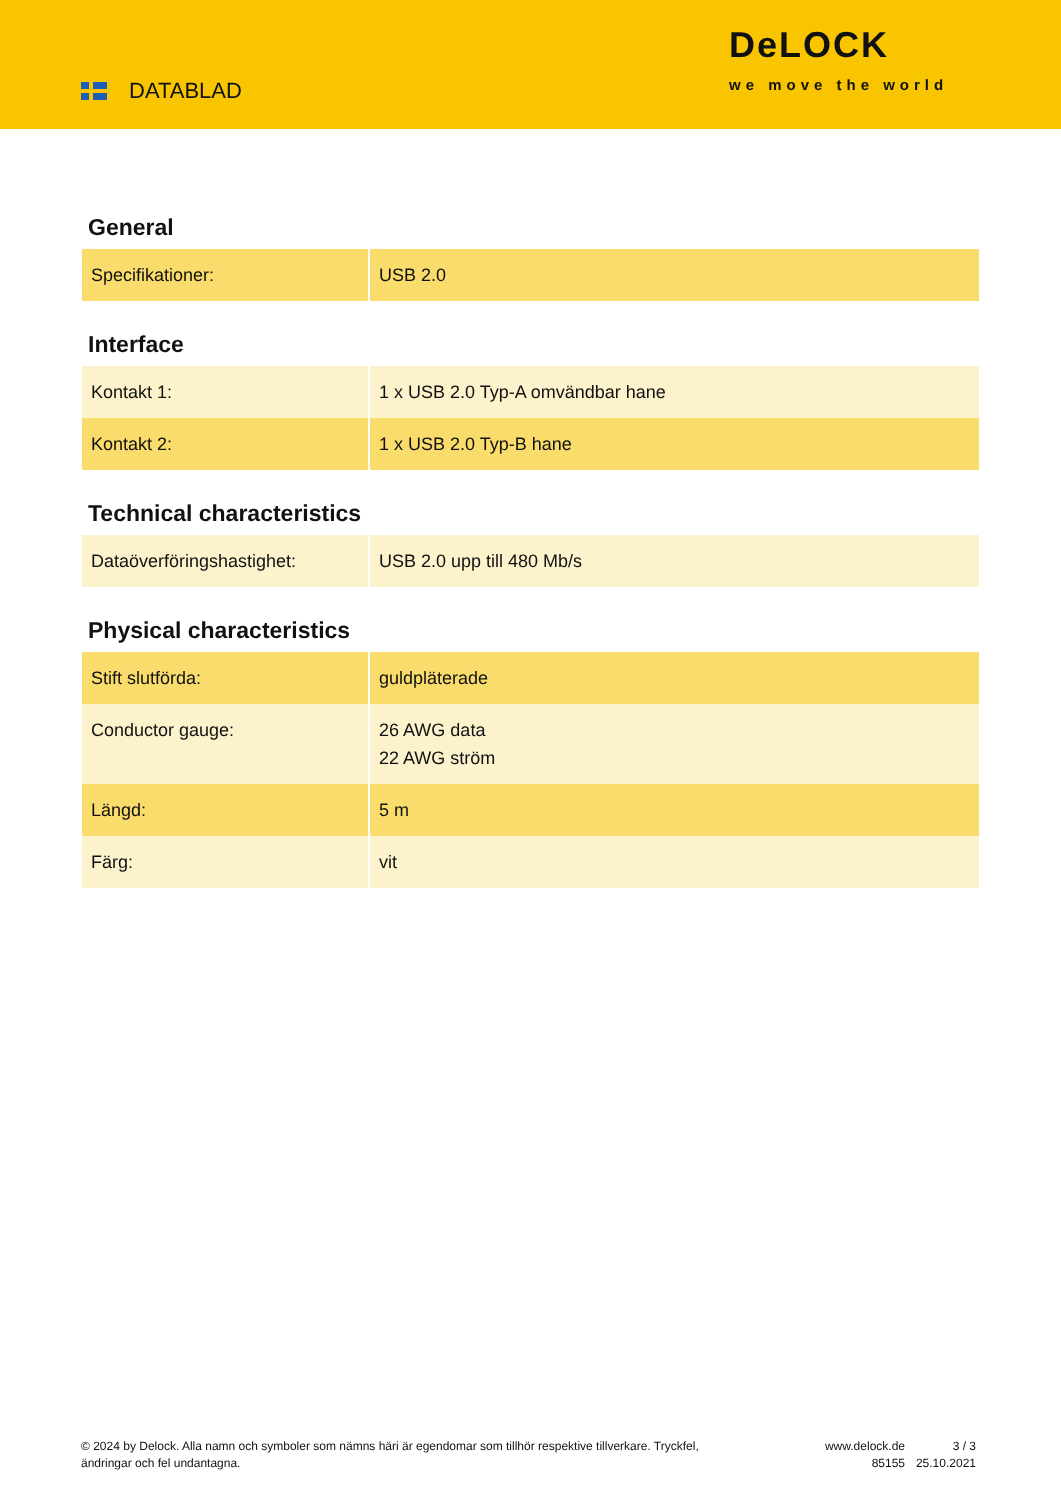DATABLAD
DeLOCK
we move the world
General
| Specifikationer: | USB 2.0 |
Interface
| Kontakt 1: | 1 x USB 2.0 Typ-A omvändbar hane |
| Kontakt 2: | 1 x USB 2.0 Typ-B hane |
Technical characteristics
| Dataöverföringshastighet: | USB 2.0 upp till 480 Mb/s |
Physical characteristics
| Stift slutförda: | guldpläterade |
| Conductor gauge: | 26 AWG data 22 AWG ström |
| Längd: | 5 m |
| Färg: | vit |
© 2024 by Delock. Alla namn och symboler som nämns häri är egendomar som tillhör respektive tillverkare. Tryckfel, ändringar och fel undantagna.
www.delock.de
85155
3 / 3
25.10.2021